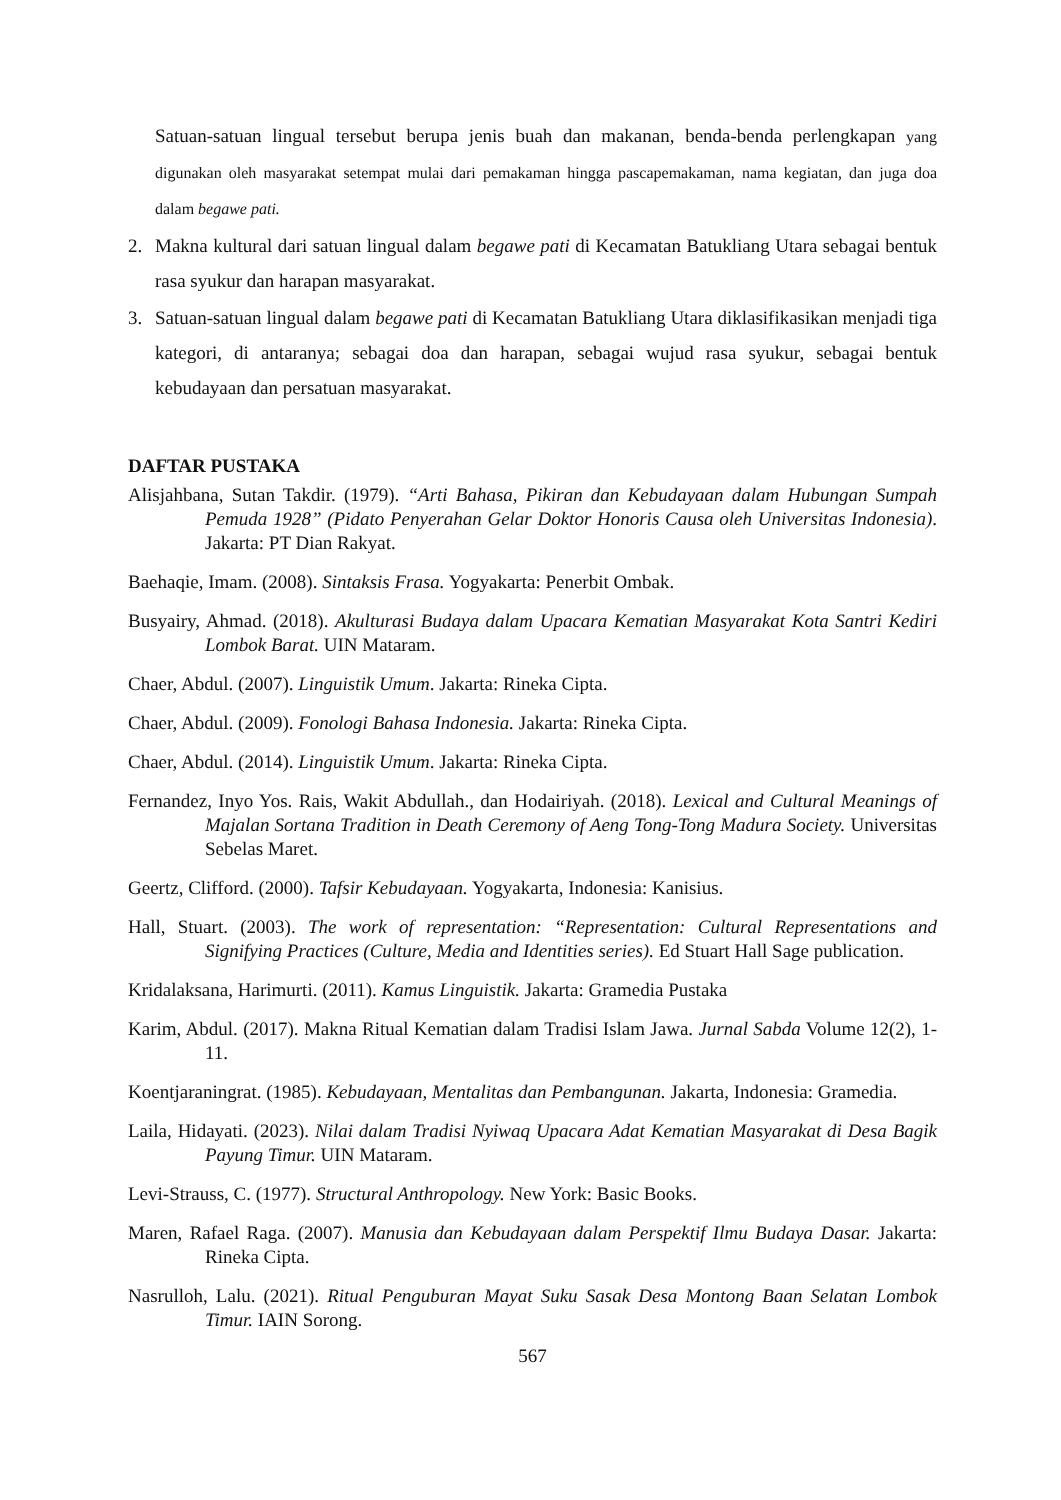Satuan-satuan lingual tersebut berupa jenis buah dan makanan, benda-benda perlengkapan yang digunakan oleh masyarakat setempat mulai dari pemakaman hingga pascapemakaman, nama kegiatan, dan juga doa dalam begawe pati.
2. Makna kultural dari satuan lingual dalam begawe pati di Kecamatan Batukliang Utara sebagai bentuk rasa syukur dan harapan masyarakat.
3. Satuan-satuan lingual dalam begawe pati di Kecamatan Batukliang Utara diklasifikasikan menjadi tiga kategori, di antaranya; sebagai doa dan harapan, sebagai wujud rasa syukur, sebagai bentuk kebudayaan dan persatuan masyarakat.
DAFTAR PUSTAKA
Alisjahbana, Sutan Takdir. (1979). “Arti Bahasa, Pikiran dan Kebudayaan dalam Hubungan Sumpah Pemuda 1928” (Pidato Penyerahan Gelar Doktor Honoris Causa oleh Universitas Indonesia). Jakarta: PT Dian Rakyat.
Baehaqie, Imam. (2008). Sintaksis Frasa. Yogyakarta: Penerbit Ombak.
Busyairy, Ahmad. (2018). Akulturasi Budaya dalam Upacara Kematian Masyarakat Kota Santri Kediri Lombok Barat. UIN Mataram.
Chaer, Abdul. (2007). Linguistik Umum. Jakarta: Rineka Cipta.
Chaer, Abdul. (2009). Fonologi Bahasa Indonesia. Jakarta: Rineka Cipta.
Chaer, Abdul. (2014). Linguistik Umum. Jakarta: Rineka Cipta.
Fernandez, Inyo Yos. Rais, Wakit Abdullah., dan Hodairiyah. (2018). Lexical and Cultural Meanings of Majalan Sortana Tradition in Death Ceremony of Aeng Tong-Tong Madura Society. Universitas Sebelas Maret.
Geertz, Clifford. (2000). Tafsir Kebudayaan. Yogyakarta, Indonesia: Kanisius.
Hall, Stuart. (2003). The work of representation: “Representation: Cultural Representations and Signifying Practices (Culture, Media and Identities series). Ed Stuart Hall Sage publication.
Kridalaksana, Harimurti. (2011). Kamus Linguistik. Jakarta: Gramedia Pustaka
Karim, Abdul. (2017). Makna Ritual Kematian dalam Tradisi Islam Jawa. Jurnal Sabda Volume 12(2), 1-11.
Koentjaraningrat. (1985). Kebudayaan, Mentalitas dan Pembangunan. Jakarta, Indonesia: Gramedia.
Laila, Hidayati. (2023). Nilai dalam Tradisi Nyiwaq Upacara Adat Kematian Masyarakat di Desa Bagik Payung Timur. UIN Mataram.
Levi-Strauss, C. (1977). Structural Anthropology. New York: Basic Books.
Maren, Rafael Raga. (2007). Manusia dan Kebudayaan dalam Perspektif Ilmu Budaya Dasar. Jakarta: Rineka Cipta.
Nasrulloh, Lalu. (2021). Ritual Penguburan Mayat Suku Sasak Desa Montong Baan Selatan Lombok Timur. IAIN Sorong.
567